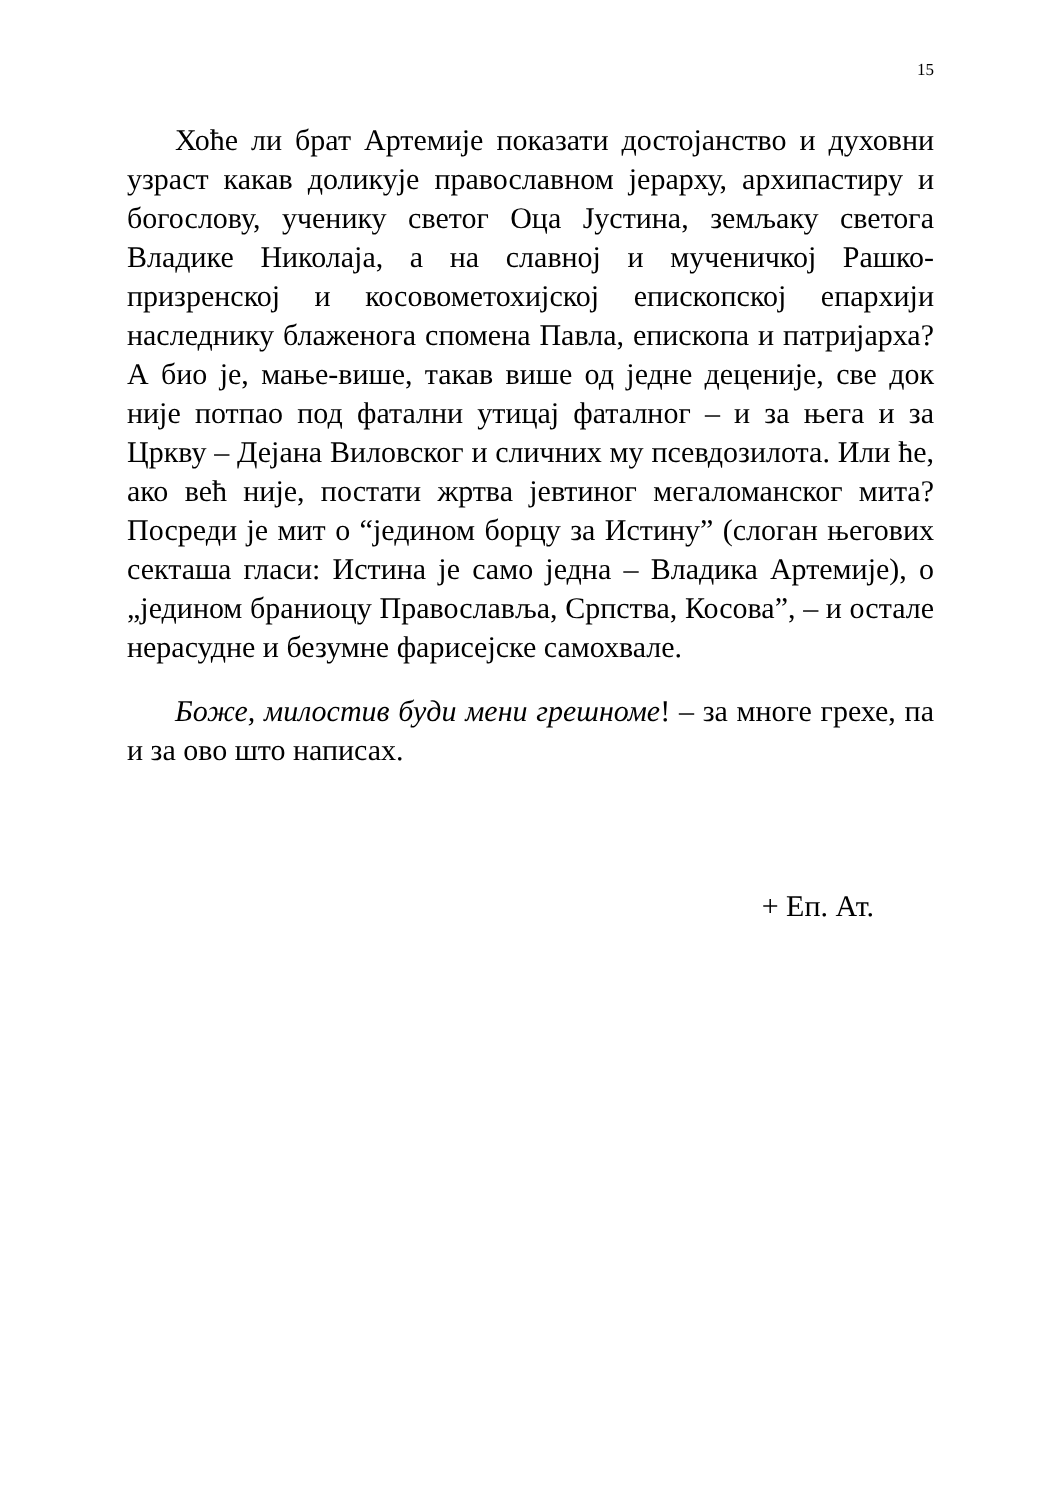15
Хоће ли брат Артемије показати достојанство и духовни узраст какав доликује православном јерарху, архипастиру и богослову, ученику светог Оца Јустина, земљаку светога Владике Николаја, а на славној и мученичкој Рашко-призренској и косовометохијској епископској епархији наследнику блаженога спомена Павла, епископа и патријарха? А био је, мање-више, такав више од једне деценије, све док није потпао под фатални утицај фаталног – и за њега и за Цркву – Дејана Виловског и сличних му псевдозилота. Или ће, ако већ није, постати жртва јевтиног мегаломанског мита? Посреди је мит о “једином борцу за Истину” (слоган његових секташа гласи: Истина је само једна – Владика Артемије), о „једином браниоцу Православља, Српства, Косова”, – и остале нерасудне и безумне фарисејске самохвале.
Боже, милостив буди мени грешноме! – за многе грехе, па и за ово што написах.
+ Еп. Ат.